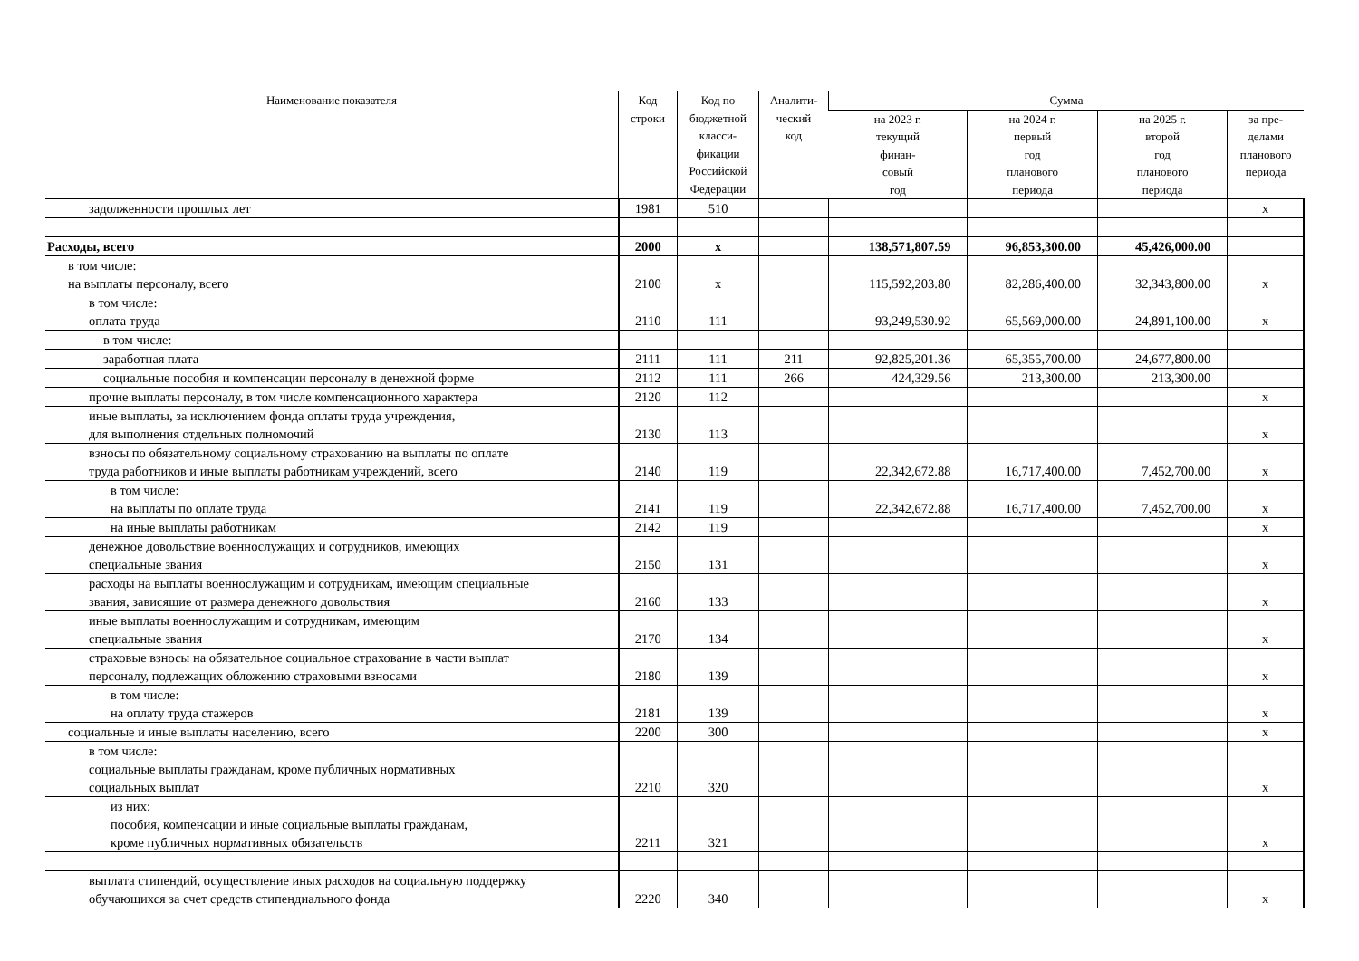| Наименование показателя | Код строки | Код по бюджетной класси- фикации Российской Федерации | Аналити- ческий код | Сумма | | | |
| --- | --- | --- | --- | --- | --- | --- | --- |
| | | | | на 2023 г. текущий финан- совый год | на 2024 г. первый год планового периода | на 2025 г. второй год планового периода | за пре- делами планового периода |
| задолженности прошлых лет | 1981 | 510 | | | | | x |
| Расходы, всего | 2000 | x | | 138,571,807.59 | 96,853,300.00 | 45,426,000.00 | |
| в том числе: на выплаты персоналу, всего | 2100 | x | | 115,592,203.80 | 82,286,400.00 | 32,343,800.00 | x |
| в том числе: оплата труда | 2110 | 111 | | 93,249,530.92 | 65,569,000.00 | 24,891,100.00 | x |
| в том числе: | | | | | | | |
| заработная плата | 2111 | 111 | 211 | 92,825,201.36 | 65,355,700.00 | 24,677,800.00 | |
| социальные пособия и компенсации персоналу в денежной форме | 2112 | 111 | 266 | 424,329.56 | 213,300.00 | 213,300.00 | |
| прочие выплаты персоналу, в том числе компенсационного характера | 2120 | 112 | | | | | x |
| иные выплаты, за исключением фонда оплаты труда учреждения, для выполнения отдельных полномочий | 2130 | 113 | | | | | x |
| взносы по обязательному социальному страхованию на выплаты по оплате труда работников и иные выплаты работникам учреждений, всего | 2140 | 119 | | 22,342,672.88 | 16,717,400.00 | 7,452,700.00 | x |
| в том числе: на выплаты по оплате труда | 2141 | 119 | | 22,342,672.88 | 16,717,400.00 | 7,452,700.00 | x |
| на иные выплаты работникам | 2142 | 119 | | | | | x |
| денежное довольствие военнослужащих и сотрудников, имеющих специальные звания | 2150 | 131 | | | | | x |
| расходы на выплаты военнослужащим и сотрудникам, имеющим специальные звания, зависящие от размера денежного довольствия | 2160 | 133 | | | | | x |
| иные выплаты военнослужащим и сотрудникам, имеющим специальные звания | 2170 | 134 | | | | | x |
| страховые взносы на обязательное социальное страхование в части выплат персоналу, подлежащих обложению страховыми взносами | 2180 | 139 | | | | | x |
| в том числе: на оплату труда стажеров | 2181 | 139 | | | | | x |
| социальные и иные выплаты населению, всего | 2200 | 300 | | | | | x |
| в том числе: социальные выплаты гражданам, кроме публичных нормативных социальных выплат | 2210 | 320 | | | | | x |
| из них: пособия, компенсации и иные социальные выплаты гражданам, кроме публичных нормативных обязательств | 2211 | 321 | | | | | x |
| выплата стипендий, осуществление иных расходов на социальную поддержку обучающихся за счет средств стипендиального фонда | 2220 | 340 | | | | | x |